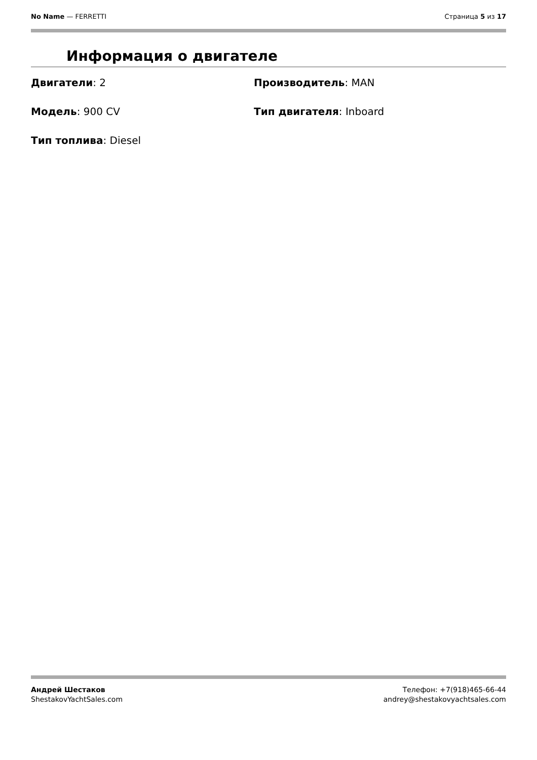No Name — FERRETTI Страница 5 из 17
Информация о двигателе
Двигатели: 2
Производитель: MAN
Модель: 900 CV
Тип двигателя: Inboard
Тип топлива: Diesel
Андрей Шестаков
ShestakovYachtSales.com
Телефон: +7(918)465-66-44
andrey@shestakovyachtsales.com